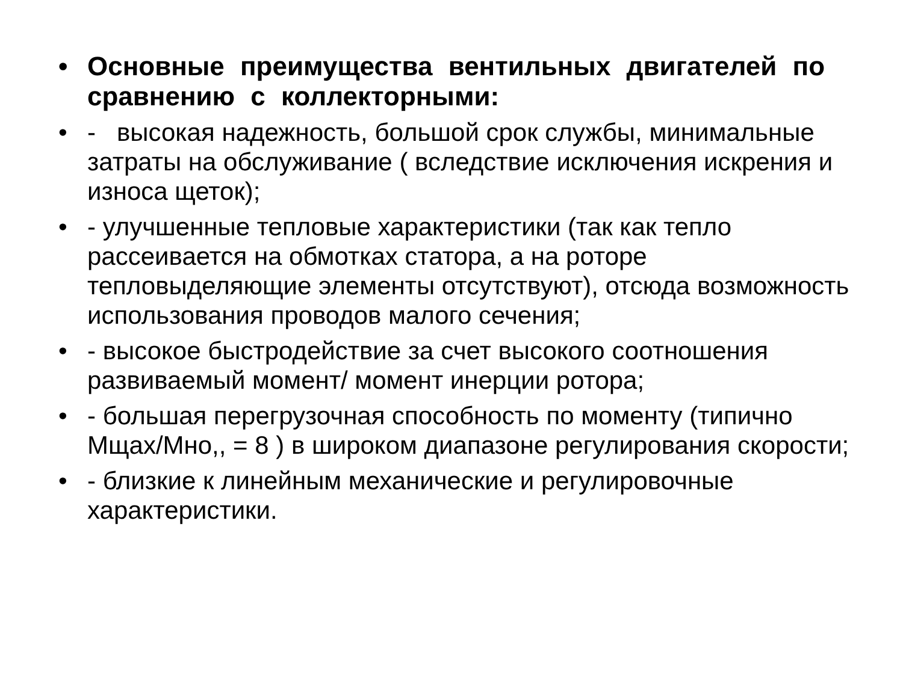• Основные преимущества вентильных двигателей по сравнению с коллекторными:
• - высокая надежность, большой срок службы, минимальные затраты на обслуживание ( вследствие исключения искрения и износа щеток);
• - улучшенные тепловые характеристики (так как тепло рассеивается на обмотках статора, а на роторе тепловыделяющие элементы отсутствуют), отсюда возможность использования проводов малого сечения;
• - высокое быстродействие за счет высокого соотношения развиваемый момент/ момент инерции ротора;
• - большая перегрузочная способность по моменту (типично Мщах/Мно,, = 8 ) в широком диапазоне регулирования скорости;
• - близкие к линейным механические и регулировочные характеристики.